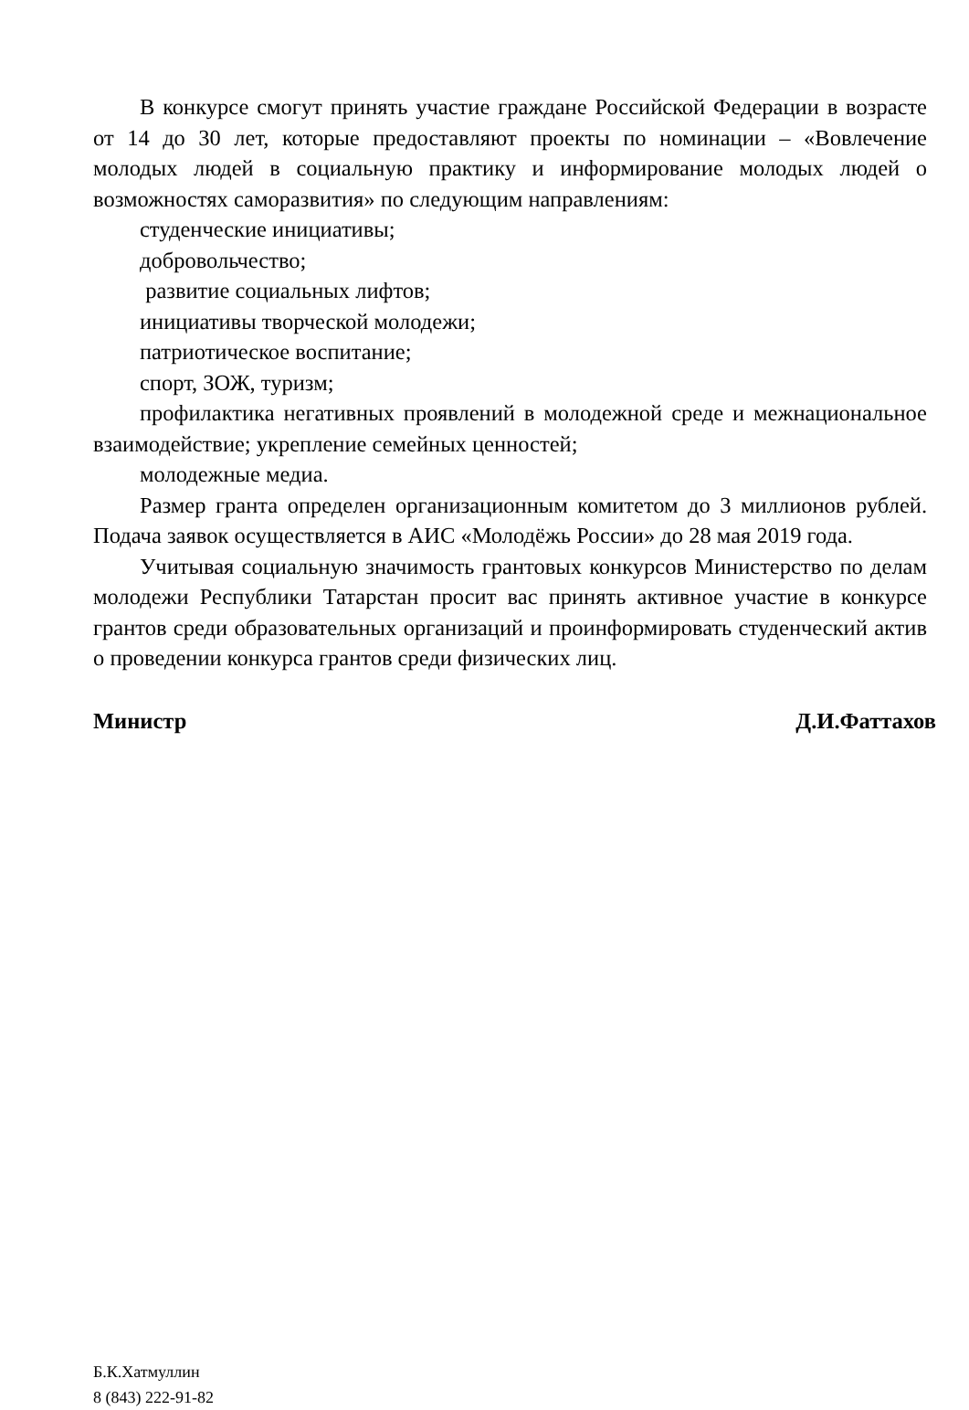В конкурсе смогут принять участие граждане Российской Федерации в возрасте от 14 до 30 лет, которые предоставляют проекты по номинации – «Вовлечение молодых людей в социальную практику и информирование молодых людей о возможностях саморазвития» по следующим направлениям:
студенческие инициативы;
добровольчество;
развитие социальных лифтов;
инициативы творческой молодежи;
патриотическое воспитание;
спорт, ЗОЖ, туризм;
профилактика негативных проявлений в молодежной среде и межнациональное взаимодействие; укрепление семейных ценностей;
молодежные медиа.
Размер гранта определен организационным комитетом до 3 миллионов рублей. Подача заявок осуществляется в АИС «Молодёжь России» до 28 мая 2019 года.
Учитывая социальную значимость грантовых конкурсов Министерство по делам молодежи Республики Татарстан просит вас принять активное участие в конкурсе грантов среди образовательных организаций и проинформировать студенческий актив о проведении конкурса грантов среди физических лиц.
Министр Д.И.Фаттахов
Б.К.Хатмуллин
8 (843) 222-91-82